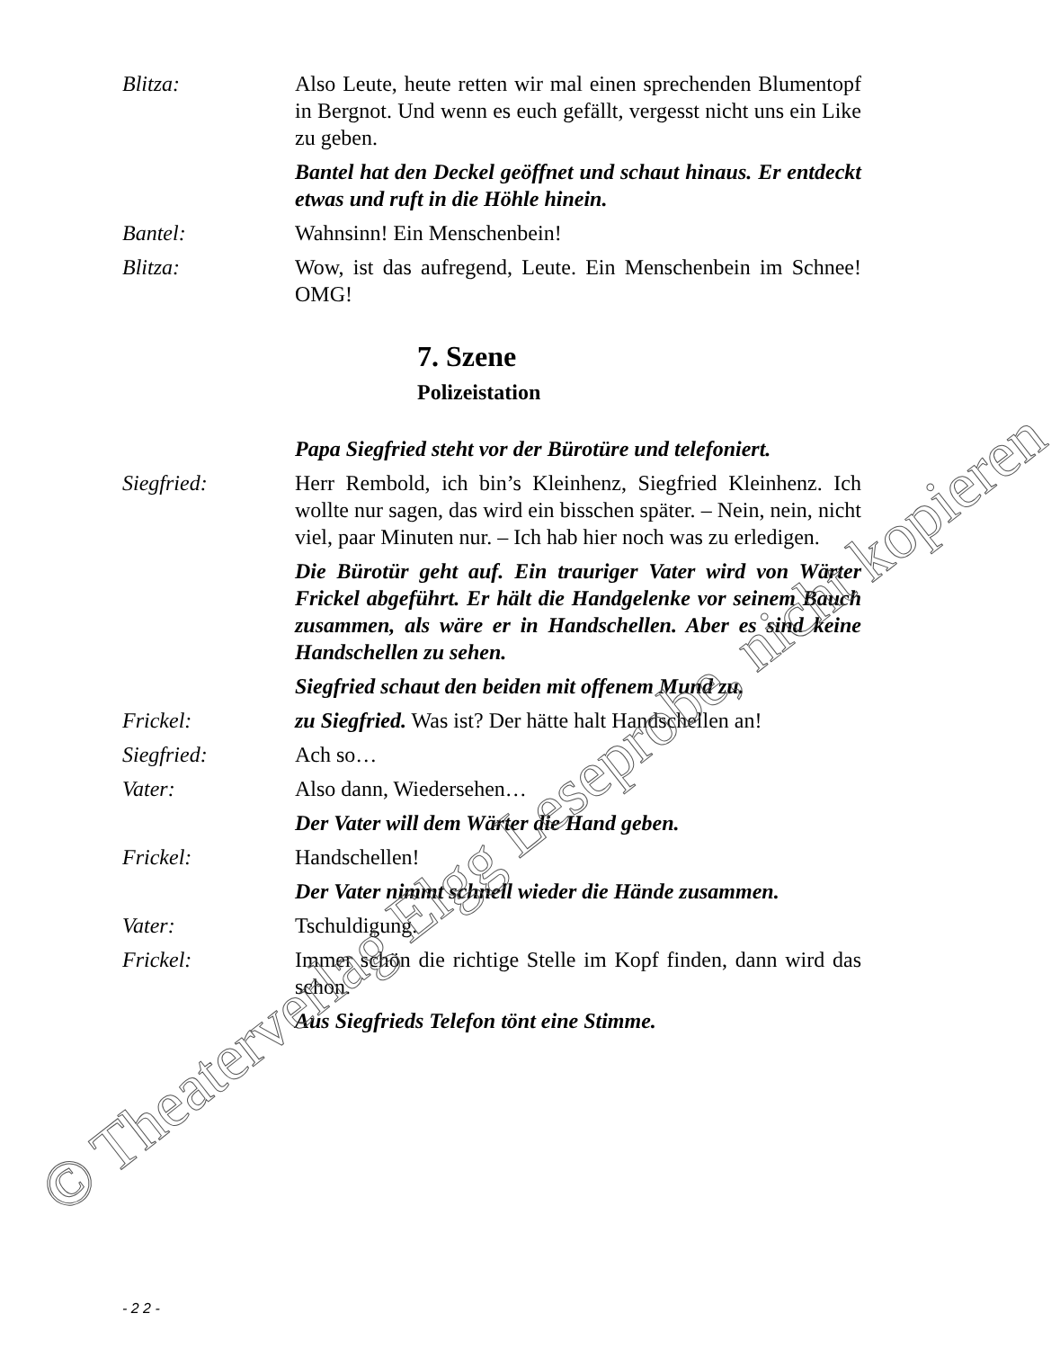Blitza: Also Leute, heute retten wir mal einen sprechenden Blumentopf in Bergnot. Und wenn es euch gefällt, vergesst nicht uns ein Like zu geben.
Bantel hat den Deckel geöffnet und schaut hinaus. Er entdeckt etwas und ruft in die Höhle hinein.
Bantel: Wahnsinn! Ein Menschenbein!
Blitza: Wow, ist das aufregend, Leute. Ein Menschenbein im Schnee! OMG!
7. Szene
Polizeistation
Papa Siegfried steht vor der Bürotüre und telefoniert.
Siegfried: Herr Rembold, ich bin’s Kleinhenz, Siegfried Kleinhenz. Ich wollte nur sagen, das wird ein bisschen später. – Nein, nein, nicht viel, paar Minuten nur. – Ich hab hier noch was zu erledigen.
Die Bürotür geht auf. Ein trauriger Vater wird von Wärter Frickel abgeführt. Er hält die Handgelenke vor seinem Bauch zusammen, als wäre er in Handschellen. Aber es sind keine Handschellen zu sehen.
Siegfried schaut den beiden mit offenem Mund zu.
Frickel: zu Siegfried. Was ist? Der hätte halt Handschellen an!
Siegfried: Ach so…
Vater: Also dann, Wiedersehen…
Der Vater will dem Wärter die Hand geben.
Frickel: Handschellen!
Der Vater nimmt schnell wieder die Hände zusammen.
Vater: Tschuldigung.
Frickel: Immer schön die richtige Stelle im Kopf finden, dann wird das schon.
Aus Siegfrieds Telefon tönt eine Stimme.
- 2 2 -
© Theaterverlag Elgg Leseprobe, nicht kopieren